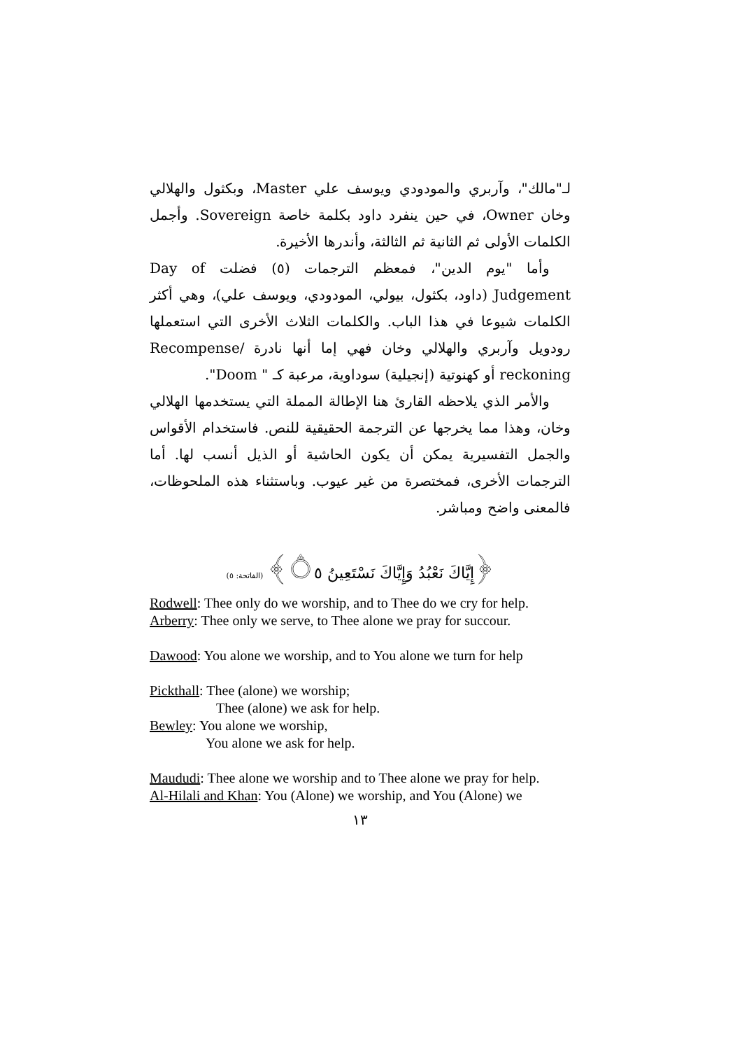لـ"مالك"، وآربري والمودودي ويوسف علي Master، وبكثول والهلالي وخان Owner، في حين ينفرد داود بكلمة خاصة Sovereign. وأجمل الكلمات الأولى ثم الثانية ثم الثالثة، وأندرها الأخيرة.
وأما "يوم الدين"، فمعظم الترجمات (٥) فضلت Day of Judgement (داود، بكثول، بيولي، المودودي، ويوسف علي)، وهي أكثر الكلمات شيوعا في هذا الباب. والكلمات الثلاث الأخرى التي استعملها رودويل وآربري والهلالي وخان فهي إما أنها نادرة Recompense/ reckoning أو كهنوتية (إنجيلية) سوداوية، مرعبة كـ " Doom".
والأمر الذي يلاحظه القارئ هنا الإطالة المملة التي يستخدمها الهلالي وخان، وهذا مما يخرجها عن الترجمة الحقيقية للنص. فاستخدام الأقواس والجمل التفسيرية يمكن أن يكون الحاشية أو الذيل أنسب لها. أما الترجمات الأخرى، فمختصرة من غير عيوب. وباستثناء هذه الملحوظات، فالمعنى واضح ومباشر.
﴿إِيَّاكَ نَعْبُدُ وَإِيَّاكَ نَسْتَعِينُ ۝٥﴾ (الفاتحة: ٥)
Rodwell: Thee only do we worship, and to Thee do we cry for help.
Arberry: Thee only we serve, to Thee alone we pray for succour.
Dawood: You alone we worship, and to You alone we turn for help
Pickthall: Thee (alone) we worship;
Thee (alone) we ask for help.
Bewley: You alone we worship,
You alone we ask for help.
Maududi: Thee alone we worship and to Thee alone we pray for help.
Al-Hilali and Khan: You (Alone) we worship, and You (Alone) we
١٣